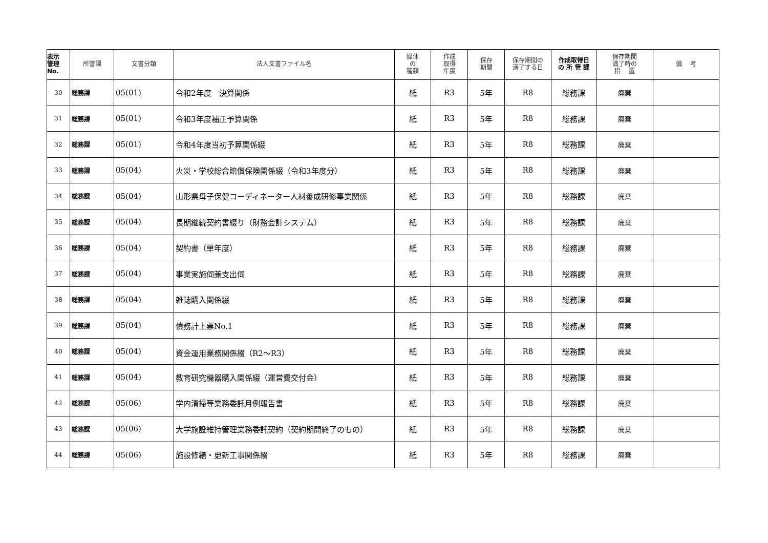| 表示 管理 No. | 所管課 | 文書分類 | 法人文書ファイル名 | 媒体 の 種類 | 作成 取得 年度 | 保存 期間 | 保存期間の 満了する日 | 作成取得日 の 所 管 課 | 保存期間 満了時の 措 置 | 備 考 |
| --- | --- | --- | --- | --- | --- | --- | --- | --- | --- | --- |
| 30 | 総務課 | 05(01) | 令和2年度 決算関係 | 紙 | R3 | 5年 | R8 | 総務課 | 廃棄 | |
| 31 | 総務課 | 05(01) | 令和3年度補正予算関係 | 紙 | R3 | 5年 | R8 | 総務課 | 廃棄 | |
| 32 | 総務課 | 05(01) | 令和4年度当初予算関係綴 | 紙 | R3 | 5年 | R8 | 総務課 | 廃棄 | |
| 33 | 総務課 | 05(04) | 火災・学校総合賠償保険関係綴（令和3年度分） | 紙 | R3 | 5年 | R8 | 総務課 | 廃棄 | |
| 34 | 総務課 | 05(04) | 山形県母子保健コーディネーター人材養成研修事業関係 | 紙 | R3 | 5年 | R8 | 総務課 | 廃棄 | |
| 35 | 総務課 | 05(04) | 長期継続契約書綴り（財務会計システム） | 紙 | R3 | 5年 | R8 | 総務課 | 廃棄 | |
| 36 | 総務課 | 05(04) | 契約書（単年度） | 紙 | R3 | 5年 | R8 | 総務課 | 廃棄 | |
| 37 | 総務課 | 05(04) | 事業実施伺兼支出伺 | 紙 | R3 | 5年 | R8 | 総務課 | 廃棄 | |
| 38 | 総務課 | 05(04) | 雑誌購入関係綴 | 紙 | R3 | 5年 | R8 | 総務課 | 廃棄 | |
| 39 | 総務課 | 05(04) | 債務計上票No.1 | 紙 | R3 | 5年 | R8 | 総務課 | 廃棄 | |
| 40 | 総務課 | 05(04) | 資金運用業務関係綴（R2～R3） | 紙 | R3 | 5年 | R8 | 総務課 | 廃棄 | |
| 41 | 総務課 | 05(04) | 教育研究機器購入関係綴（運営費交付金） | 紙 | R3 | 5年 | R8 | 総務課 | 廃棄 | |
| 42 | 総務課 | 05(06) | 学内清掃等業務委託月例報告書 | 紙 | R3 | 5年 | R8 | 総務課 | 廃棄 | |
| 43 | 総務課 | 05(06) | 大学施設維持管理業務委託契約（契約期間終了のもの） | 紙 | R3 | 5年 | R8 | 総務課 | 廃棄 | |
| 44 | 総務課 | 05(06) | 施設修繕・更新工事関係綴 | 紙 | R3 | 5年 | R8 | 総務課 | 廃棄 | |